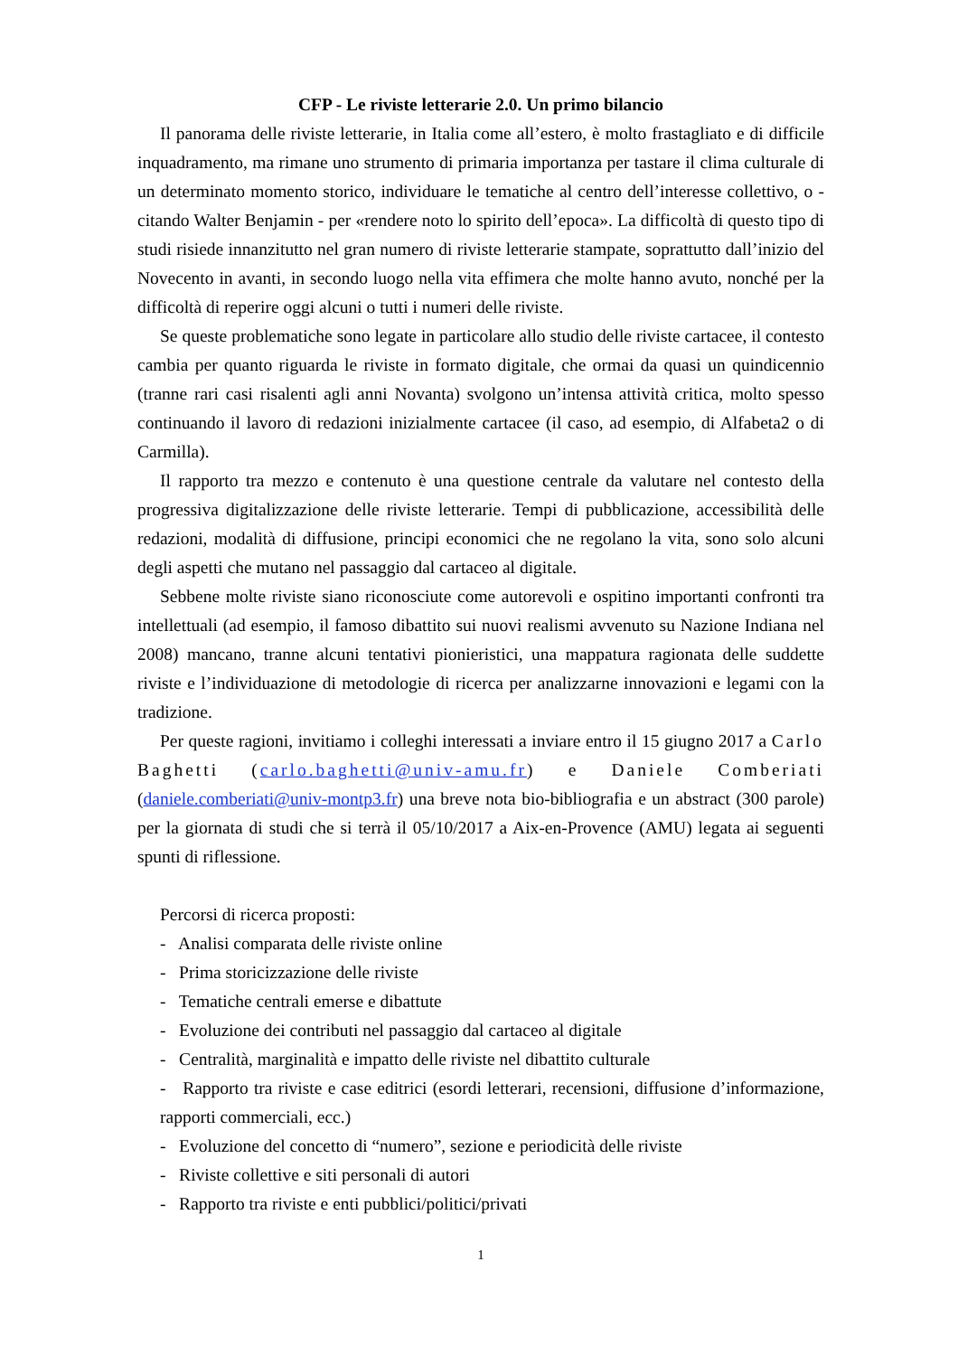CFP - Le riviste letterarie 2.0. Un primo bilancio
Il panorama delle riviste letterarie, in Italia come all’estero, è molto frastagliato e di difficile inquadramento, ma rimane uno strumento di primaria importanza per tastare il clima culturale di un determinato momento storico, individuare le tematiche al centro dell’interesse collettivo, o - citando Walter Benjamin - per «rendere noto lo spirito dell’epoca». La difficoltà di questo tipo di studi risiede innanzitutto nel gran numero di riviste letterarie stampate, soprattutto dall’inizio del Novecento in avanti, in secondo luogo nella vita effimera che molte hanno avuto, nonché per la difficoltà di reperire oggi alcuni o tutti i numeri delle riviste.
Se queste problematiche sono legate in particolare allo studio delle riviste cartacee, il contesto cambia per quanto riguarda le riviste in formato digitale, che ormai da quasi un quindicennio (tranne rari casi risalenti agli anni Novanta) svolgono un’intensa attività critica, molto spesso continuando il lavoro di redazioni inizialmente cartacee (il caso, ad esempio, di Alfabeta2 o di Carmilla).
Il rapporto tra mezzo e contenuto è una questione centrale da valutare nel contesto della progressiva digitalizzazione delle riviste letterarie. Tempi di pubblicazione, accessibilità delle redazioni, modalità di diffusione, principi economici che ne regolano la vita, sono solo alcuni degli aspetti che mutano nel passaggio dal cartaceo al digitale.
Sebbene molte riviste siano riconosciute come autorevoli e ospitino importanti confronti tra intellettuali (ad esempio, il famoso dibattito sui nuovi realismi avvenuto su Nazione Indiana nel 2008) mancano, tranne alcuni tentativi pionieristici, una mappatura ragionata delle suddette riviste e l’individuazione di metodologie di ricerca per analizzarne innovazioni e legami con la tradizione.
Per queste ragioni, invitiamo i colleghi interessati a inviare entro il 15 giugno 2017 a Carlo Baghetti (carlo.baghetti@univ-amu.fr) e Daniele Comberiati (daniele.comberiati@univ-montp3.fr) una breve nota bio-bibliografia e un abstract (300 parole) per la giornata di studi che si terrà il 05/10/2017 a Aix-en-Provence (AMU) legata ai seguenti spunti di riflessione.
Percorsi di ricerca proposti:
- Analisi comparata delle riviste online
- Prima storicizzazione delle riviste
- Tematiche centrali emerse e dibattute
- Evoluzione dei contributi nel passaggio dal cartaceo al digitale
- Centralità, marginalità e impatto delle riviste nel dibattito culturale
- Rapporto tra riviste e case editrici (esordi letterari, recensioni, diffusione d’informazione, rapporti commerciali, ecc.)
- Evoluzione del concetto di “numero”, sezione e periodicità delle riviste
- Riviste collettive e siti personali di autori
- Rapporto tra riviste e enti pubblici/politici/privati
1